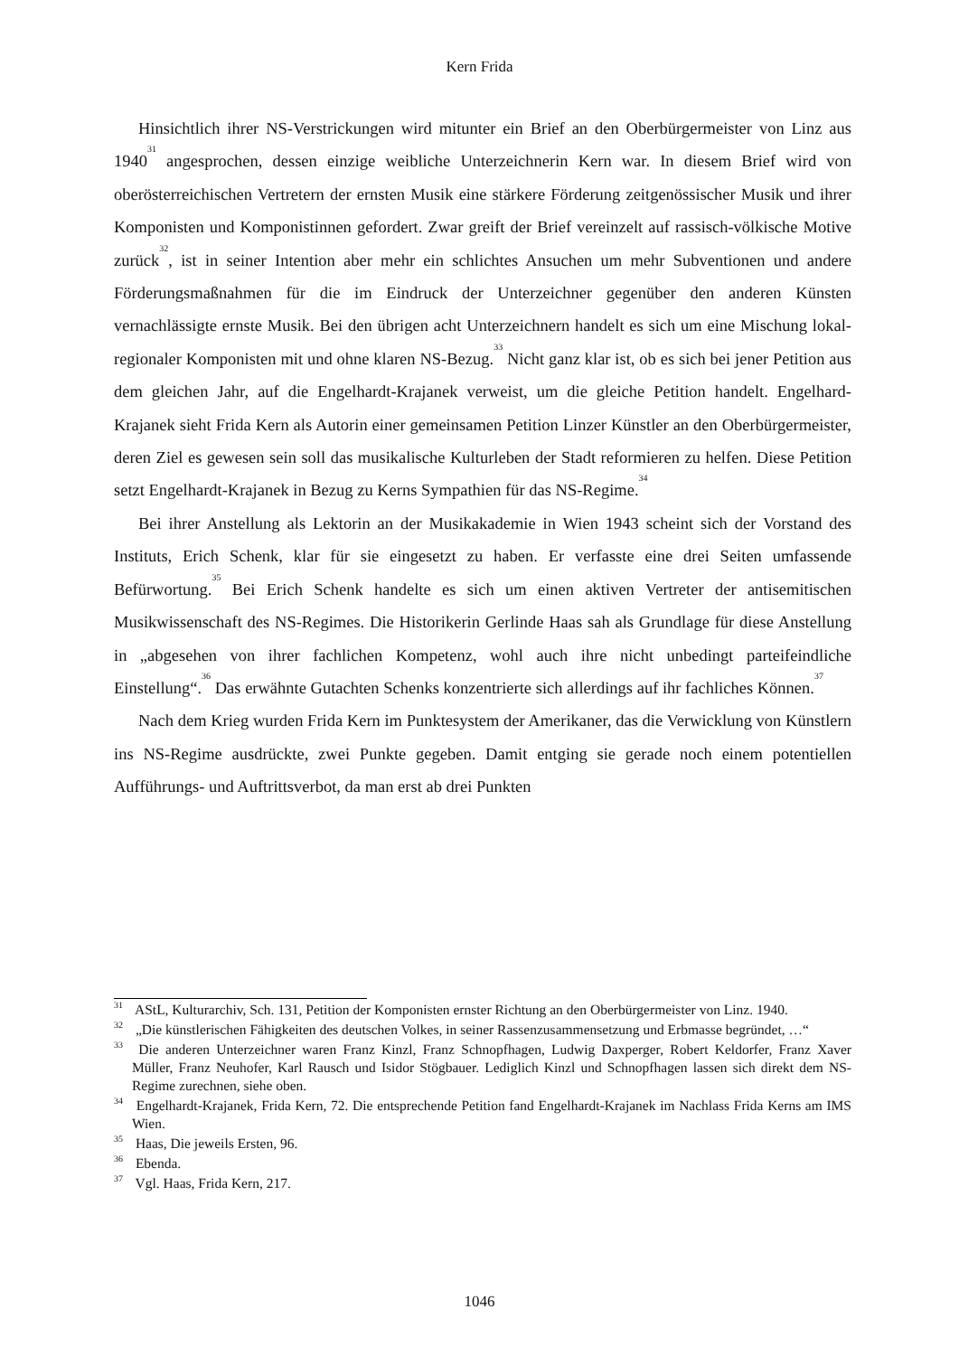Kern Frida
Hinsichtlich ihrer NS-Verstrickungen wird mitunter ein Brief an den Oberbürgermeister von Linz aus 1940<sup>31</sup> angesprochen, dessen einzige weibliche Unterzeichnerin Kern war. In diesem Brief wird von oberösterreichischen Vertretern der ernsten Musik eine stärkere Förderung zeitgenössischer Musik und ihrer Komponisten und Komponistinnen gefordert. Zwar greift der Brief vereinzelt auf rassisch-völkische Motive zurück<sup>32</sup>, ist in seiner Intention aber mehr ein schlichtes Ansuchen um mehr Subventionen und andere Förderungsmaßnahmen für die im Eindruck der Unterzeichner gegenüber den anderen Künsten vernachlässigte ernste Musik. Bei den übrigen acht Unterzeichnern handelt es sich um eine Mischung lokal-regionaler Komponisten mit und ohne klaren NS-Bezug.<sup>33</sup> Nicht ganz klar ist, ob es sich bei jener Petition aus dem gleichen Jahr, auf die Engelhardt-Krajanek verweist, um die gleiche Petition handelt. Engelhard-Krajanek sieht Frida Kern als Autorin einer gemeinsamen Petition Linzer Künstler an den Oberbürgermeister, deren Ziel es gewesen sein soll das musikalische Kulturleben der Stadt reformieren zu helfen. Diese Petition setzt Engelhardt-Krajanek in Bezug zu Kerns Sympathien für das NS-Regime.<sup>34</sup>
Bei ihrer Anstellung als Lektorin an der Musikakademie in Wien 1943 scheint sich der Vorstand des Instituts, Erich Schenk, klar für sie eingesetzt zu haben. Er verfasste eine drei Seiten umfassende Befürwortung.<sup>35</sup> Bei Erich Schenk handelte es sich um einen aktiven Vertreter der antisemitischen Musikwissenschaft des NS-Regimes. Die Historikerin Gerlinde Haas sah als Grundlage für diese Anstellung in „abgesehen von ihrer fachlichen Kompetenz, wohl auch ihre nicht unbedingt parteifeindliche Einstellung“.<sup>36</sup> Das erwähnte Gutachten Schenks konzentrierte sich allerdings auf ihr fachliches Können.<sup>37</sup>
Nach dem Krieg wurden Frida Kern im Punktesystem der Amerikaner, das die Verwicklung von Künstlern ins NS-Regime ausdrückte, zwei Punkte gegeben. Damit entging sie gerade noch einem potentiellen Aufführungs- und Auftrittsverbot, da man erst ab drei Punkten
<sup>31</sup> AStL, Kulturarchiv, Sch. 131, Petition der Komponisten ernster Richtung an den Oberbürgermeister von Linz. 1940.
<sup>32</sup> „Die künstlerischen Fähigkeiten des deutschen Volkes, in seiner Rassenzusammensetzung und Erbmasse begründet, …“
<sup>33</sup> Die anderen Unterzeichner waren Franz Kinzl, Franz Schnopfhagen, Ludwig Daxperger, Robert Keldorfer, Franz Xaver Müller, Franz Neuhofer, Karl Rausch und Isidor Stögbauer. Lediglich Kinzl und Schnopfhagen lassen sich direkt dem NS-Regime zurechnen, siehe oben.
<sup>34</sup> Engelhardt-Krajanek, Frida Kern, 72. Die entsprechende Petition fand Engelhardt-Krajanek im Nachlass Frida Kerns am IMS Wien.
<sup>35</sup> Haas, Die jeweils Ersten, 96.
<sup>36</sup> Ebenda.
<sup>37</sup> Vgl. Haas, Frida Kern, 217.
1046